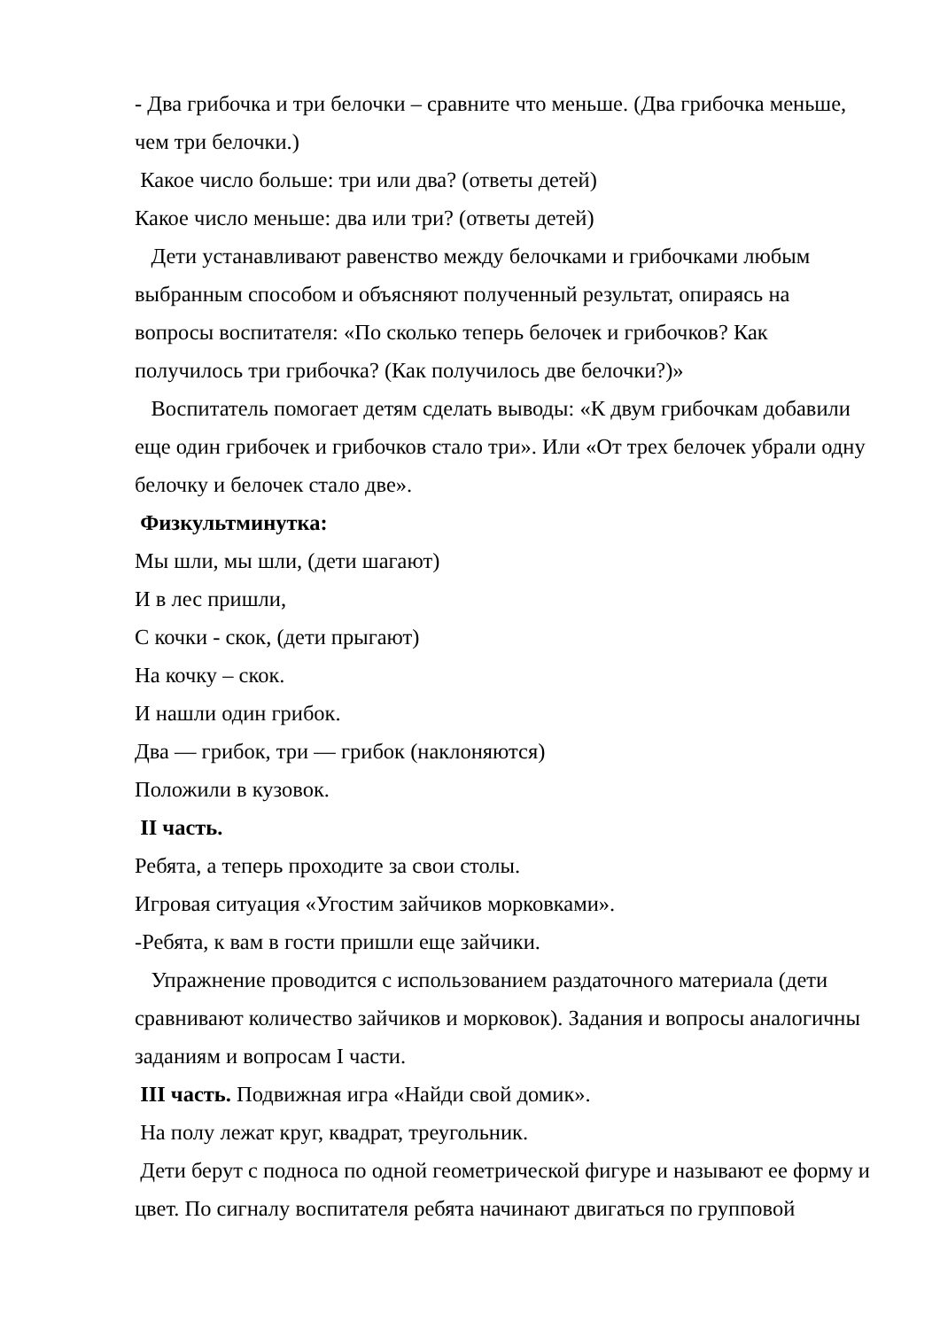- Два грибочка и три белочки – сравните что меньше. (Два грибочка меньше, чем три белочки.)
Какое число больше: три или два? (ответы детей)
Какое число меньше: два или три? (ответы детей)
Дети устанавливают равенство между белочками и грибочками любым выбранным способом и объясняют полученный результат, опираясь на вопросы воспитателя: «По сколько теперь белочек и грибочков? Как получилось три грибочка? (Как получилось две белочки?)»
Воспитатель помогает детям сделать выводы: «К двум грибочкам добавили еще один грибочек и грибочков стало три». Или «От трех белочек убрали одну белочку и белочек стало две».
Физкультминутка:
Мы шли, мы шли, (дети шагают)
И в лес пришли,
С кочки - скок, (дети прыгают)
На кочку – скок.
И нашли один грибок.
Два — грибок, три — грибок (наклоняются)
Положили в кузовок.
II часть.
Ребята, а теперь проходите за свои столы.
Игровая ситуация «Угостим зайчиков морковками».
-Ребята, к вам в гости пришли еще зайчики.
Упражнение проводится с использованием раздаточного материала (дети сравнивают количество зайчиков и морковок). Задания и вопросы аналогичны заданиям и вопросам I части.
III часть. Подвижная игра «Найди свой домик».
На полу лежат круг, квадрат, треугольник.
Дети берут с подноса по одной геометрической фигуре и называют ее форму и цвет. По сигналу воспитателя ребята начинают двигаться по групповой